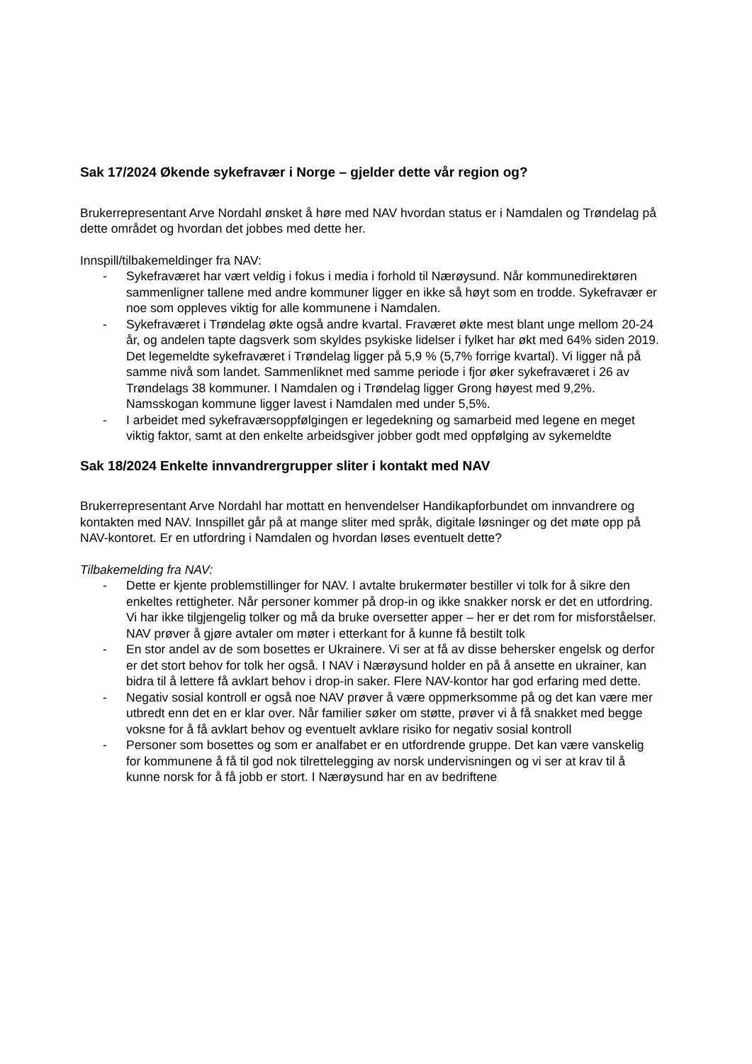Sak 17/2024 Økende sykefravær i Norge – gjelder dette vår region og?
Brukerrepresentant Arve Nordahl ønsket å høre med NAV hvordan status er i Namdalen og Trøndelag på dette området og hvordan det jobbes med dette her.
Innspill/tilbakemeldinger fra NAV:
- Sykefraværet har vært veldig i fokus i media i forhold til Nærøysund. Når kommunedirektøren sammenligner tallene med andre kommuner ligger en ikke så høyt som en trodde. Sykefravær er noe som oppleves viktig for alle kommunene i Namdalen.
- Sykefraværet i Trøndelag økte også andre kvartal. Fraværet økte mest blant unge mellom 20-24 år, og andelen tapte dagsverk som skyldes psykiske lidelser i fylket har økt med 64% siden 2019. Det legemeldte sykefraværet i Trøndelag ligger på 5,9 % (5,7% forrige kvartal). Vi ligger nå på samme nivå som landet. Sammenliknet med samme periode i fjor øker sykefraværet i 26 av Trøndelags 38 kommuner. I Namdalen og i Trøndelag ligger Grong høyest med 9,2%. Namsskogan kommune ligger lavest i Namdalen med under 5,5%.
- I arbeidet med sykefraværsoppfølgingen er legedekning og samarbeid med legene en meget viktig faktor, samt at den enkelte arbeidsgiver jobber godt med oppfølging av sykemeldte
Sak 18/2024 Enkelte innvandrergrupper sliter i kontakt med NAV
Brukerrepresentant Arve Nordahl har mottatt en henvendelser Handikapforbundet om innvandrere og kontakten med NAV. Innspillet går på at mange sliter med språk, digitale løsninger og det møte opp på NAV-kontoret. Er en utfordring i Namdalen og hvordan løses eventuelt dette?
Tilbakemelding fra NAV:
- Dette er kjente problemstillinger for NAV. I avtalte brukermøter bestiller vi tolk for å sikre den enkeltes rettigheter. Når personer kommer på drop-in og ikke snakker norsk er det en utfordring. Vi har ikke tilgjengelig tolker og må da bruke oversetter apper – her er det rom for misforståelser. NAV prøver å gjøre avtaler om møter i etterkant for å kunne få bestilt tolk
- En stor andel av de som bosettes er Ukrainere. Vi ser at få av disse behersker engelsk og derfor er det stort behov for tolk her også. I NAV i Nærøysund holder en på å ansette en ukrainer, kan bidra til å lettere få avklart behov i drop-in saker. Flere NAV-kontor har god erfaring med dette.
- Negativ sosial kontroll er også noe NAV prøver å være oppmerksomme på og det kan være mer utbredt enn det en er klar over. Når familier søker om støtte, prøver vi å få snakket med begge voksne for å få avklart behov og eventuelt avklare risiko for negativ sosial kontroll
- Personer som bosettes og som er analfabet er en utfordrende gruppe. Det kan være vanskelig for kommunene å få til god nok tilrettelegging av norsk undervisningen og vi ser at krav til å kunne norsk for å få jobb er stort. I Nærøysund har en av bedriftene